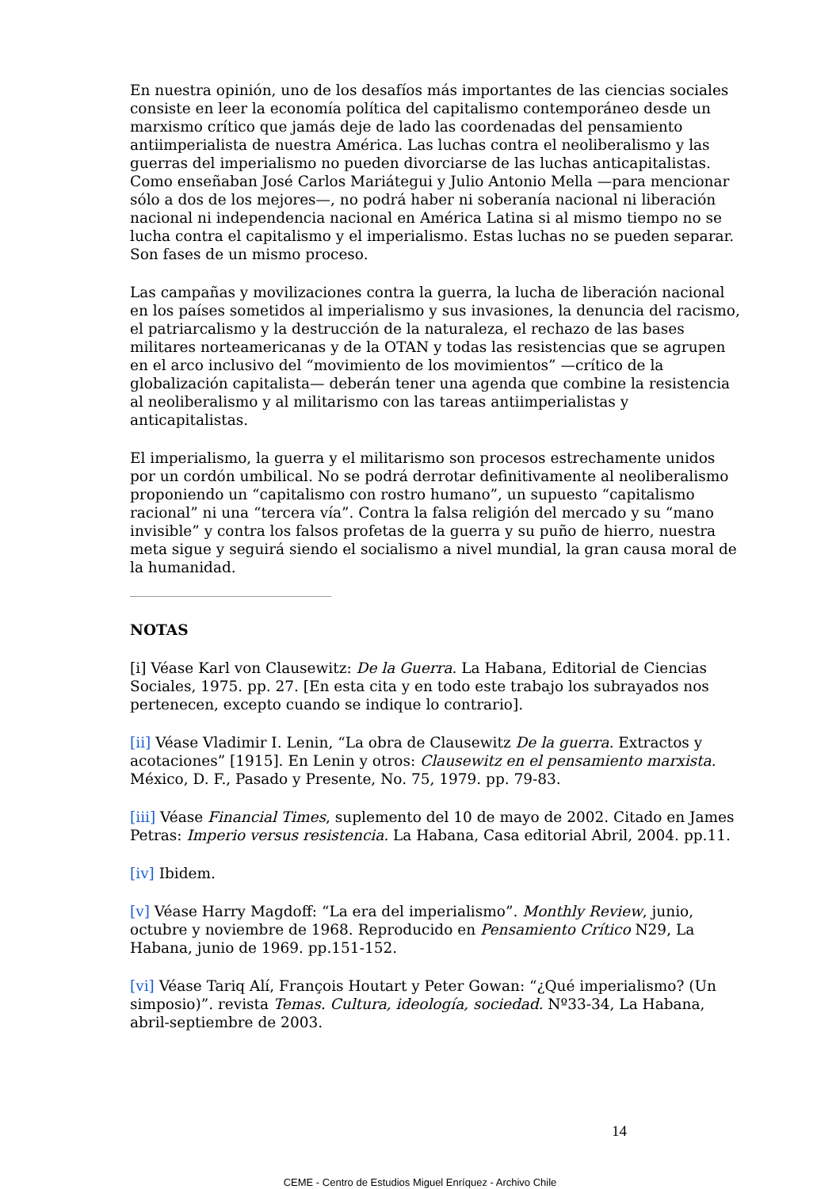En nuestra opinión, uno de los desafíos más importantes de las ciencias sociales consiste en leer la economía política del capitalismo contemporáneo desde un marxismo crítico que jamás deje de lado las coordenadas del pensamiento antiimperialista de nuestra América. Las luchas contra el neoliberalismo y las guerras del imperialismo no pueden divorciarse de las luchas anticapitalistas. Como enseñaban José Carlos Mariátegui y Julio Antonio Mella —para mencionar sólo a dos de los mejores—, no podrá haber ni soberanía nacional ni liberación nacional ni independencia nacional en América Latina si al mismo tiempo no se lucha contra el capitalismo y el imperialismo. Estas luchas no se pueden separar. Son fases de un mismo proceso.
Las campañas y movilizaciones contra la guerra, la lucha de liberación nacional en los países sometidos al imperialismo y sus invasiones, la denuncia del racismo, el patriarcalismo y la destrucción de la naturaleza, el rechazo de las bases militares norteamericanas y de la OTAN y todas las resistencias que se agrupen en el arco inclusivo del “movimiento de los movimientos” —crítico de la globalización capitalista— deberán tener una agenda que combine la resistencia al neoliberalismo y al militarismo con las tareas antiimperialistas y anticapitalistas.
El imperialismo, la guerra y el militarismo son procesos estrechamente unidos por un cordón umbilical. No se podrá derrotar definitivamente al neoliberalismo proponiendo un “capitalismo con rostro humano”, un supuesto “capitalismo racional” ni una “tercera vía”. Contra la falsa religión del mercado y su “mano invisible” y contra los falsos profetas de la guerra y su puño de hierro, nuestra meta sigue y seguirá siendo el socialismo a nivel mundial, la gran causa moral de la humanidad.
NOTAS
[i] Véase Karl von Clausewitz: De la Guerra. La Habana, Editorial de Ciencias Sociales, 1975. pp. 27. [En esta cita y en todo este trabajo los subrayados nos pertenecen, excepto cuando se indique lo contrario].
[ii] Véase Vladimir I. Lenin, “La obra de Clausewitz De la guerra. Extractos y acotaciones” [1915]. En Lenin y otros: Clausewitz en el pensamiento marxista. México, D. F., Pasado y Presente, No. 75, 1979. pp. 79-83.
[iii] Véase Financial Times, suplemento del 10 de mayo de 2002. Citado en James Petras: Imperio versus resistencia. La Habana, Casa editorial Abril, 2004. pp.11.
[iv] Ibidem.
[v] Véase Harry Magdoff: “La era del imperialismo”. Monthly Review, junio, octubre y noviembre de 1968. Reproducido en Pensamiento Crítico N29, La Habana, junio de 1969. pp.151-152.
[vi] Véase Tariq Alí, François Houtart y Peter Gowan: “¿Qué imperialismo? (Un simposio)”. revista Temas. Cultura, ideología, sociedad. Nº33-34, La Habana, abril-septiembre de 2003.
14
CEME - Centro de Estudios Miguel Enríquez - Archivo Chile